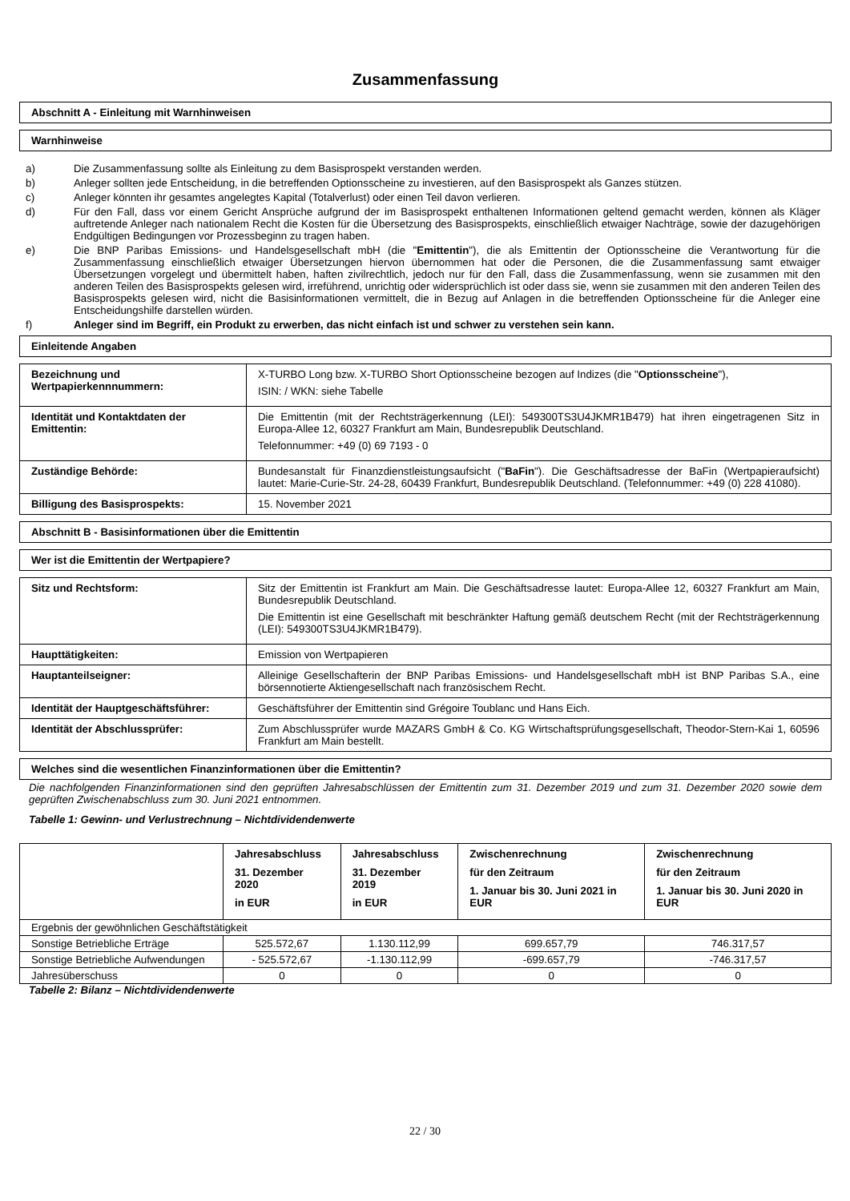Zusammenfassung
Abschnitt A - Einleitung mit Warnhinweisen
Warnhinweise
a) Die Zusammenfassung sollte als Einleitung zu dem Basisprospekt verstanden werden.
b) Anleger sollten jede Entscheidung, in die betreffenden Optionsscheine zu investieren, auf den Basisprospekt als Ganzes stützen.
c) Anleger könnten ihr gesamtes angelegtes Kapital (Totalverlust) oder einen Teil davon verlieren.
d) Für den Fall, dass vor einem Gericht Ansprüche aufgrund der im Basisprospekt enthaltenen Informationen geltend gemacht werden, können als Kläger auftretende Anleger nach nationalem Recht die Kosten für die Übersetzung des Basisprospekts, einschließlich etwaiger Nachträge, sowie der dazugehörigen Endgültigen Bedingungen vor Prozessbeginn zu tragen haben.
e) Die BNP Paribas Emissions- und Handelsgesellschaft mbH (die "Emittentin"), die als Emittentin der Optionsscheine die Verantwortung für die Zusammenfassung einschließlich etwaiger Übersetzungen hiervon übernommen hat oder die Personen, die die Zusammenfassung samt etwaiger Übersetzungen vorgelegt und übermittelt haben, haften zivilrechtlich, jedoch nur für den Fall, dass die Zusammenfassung, wenn sie zusammen mit den anderen Teilen des Basisprospekts gelesen wird, irreführend, unrichtig oder widersprüchlich ist oder dass sie, wenn sie zusammen mit den anderen Teilen des Basisprospekts gelesen wird, nicht die Basisinformationen vermittelt, die in Bezug auf Anlagen in die betreffenden Optionsscheine für die Anleger eine Entscheidungshilfe darstellen würden.
f) Anleger sind im Begriff, ein Produkt zu erwerben, das nicht einfach ist und schwer zu verstehen sein kann.
Einleitende Angaben
| Bezeichnung und Wertpapierkennnummern: | X-TURBO Long bzw. X-TURBO Short Optionsscheine bezogen auf Indizes (die " Optionsscheine "), ISIN: / WKN: siehe Tabelle |
| Identität und Kontaktdaten der Emittentin: | Die Emittentin (mit der Rechtsträgerkennung (LEI): 549300TS3U4JKMR1B479) hat ihren eingetragenen Sitz in Europa-Allee 12, 60327 Frankfurt am Main, Bundesrepublik Deutschland. Telefonnummer: +49 (0) 69 7193 - 0 |
| Zuständige Behörde: | Bundesanstalt für Finanzdienstleistungsaufsicht (" BaFin "). Die Geschäftsadresse der BaFin (Wertpapieraufsicht) lautet: Marie-Curie-Str. 24-28, 60439 Frankfurt, Bundesrepublik Deutschland. (Telefonnummer: +49 (0) 228 41080). |
| Billigung des Basisprospekts: | 15. November 2021 |
Abschnitt B - Basisinformationen über die Emittentin
Wer ist die Emittentin der Wertpapiere?
| Sitz und Rechtsform: | Sitz der Emittentin ist Frankfurt am Main. Die Geschäftsadresse lautet: Europa-Allee 12, 60327 Frankfurt am Main, Bundesrepublik Deutschland. Die Emittentin ist eine Gesellschaft mit beschränkter Haftung gemäß deutschem Recht (mit der Rechtsträgerkennung (LEI): 549300TS3U4JKMR1B479). |
| Haupttätigkeiten: | Emission von Wertpapieren |
| Hauptanteilseigner: | Alleinige Gesellschafterin der BNP Paribas Emissions- und Handelsgesellschaft mbH ist BNP Paribas S.A., eine börsennotierte Aktiengesellschaft nach französischem Recht. |
| Identität der Hauptgeschäftsführer: | Geschäftsführer der Emittentin sind Grégoire Toublanc und Hans Eich. |
| Identität der Abschlussprüfer: | Zum Abschlussprüfer wurde MAZARS GmbH & Co. KG Wirtschaftsprüfungsgesellschaft, Theodor-Stern-Kai 1, 60596 Frankfurt am Main bestellt. |
Welches sind die wesentlichen Finanzinformationen über die Emittentin?
Die nachfolgenden Finanzinformationen sind den geprüften Jahresabschlüssen der Emittentin zum 31. Dezember 2019 und zum 31. Dezember 2020 sowie dem geprüften Zwischenabschluss zum 30. Juni 2021 entnommen.
Tabelle 1: Gewinn- und Verlustrechnung – Nichtdividendenwerte
| | Jahresabschluss 31. Dezember 2020 in EUR | Jahresabschluss 31. Dezember 2019 in EUR | Zwischenrechnung für den Zeitraum 1. Januar bis 30. Juni 2021 in EUR | Zwischenrechnung für den Zeitraum 1. Januar bis 30. Juni 2020 in EUR |
| --- | --- | --- | --- | --- |
| Ergebnis der gewöhnlichen Geschäftstätigkeit | | | | |
| Sonstige Betriebliche Erträge | 525.572,67 | 1.130.112,99 | 699.657,79 | 746.317,57 |
| Sonstige Betriebliche Aufwendungen | - 525.572,67 | -1.130.112,99 | -699.657,79 | -746.317,57 |
| Jahresüberschuss | 0 | 0 | 0 | 0 |
Tabelle 2: Bilanz – Nichtdividendenwerte
22 / 30